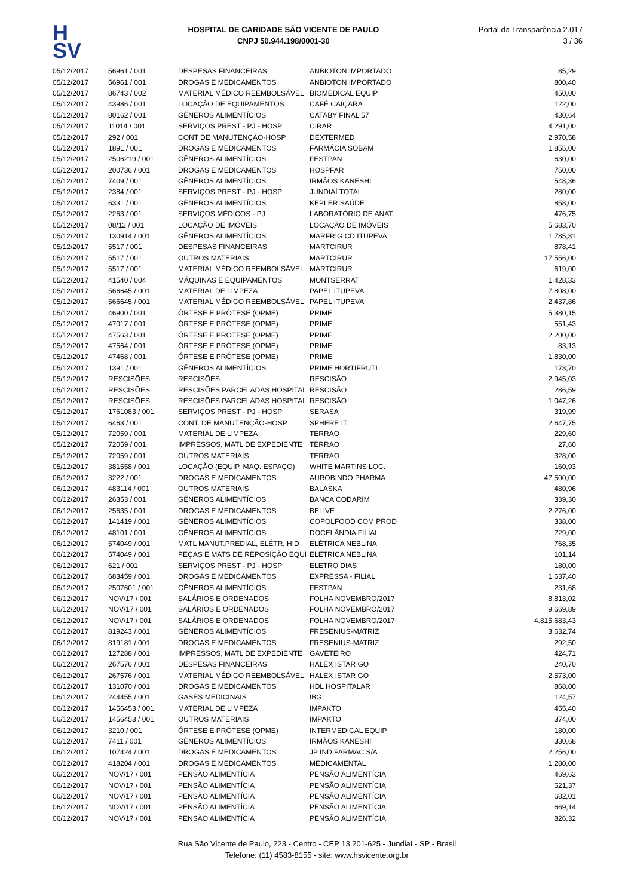H
SV
HOSPITAL DE CARIDADE SÃO VICENTE DE PAULO
CNPJ 50.944.198/0001-30
Portal da Transparência 2.017
3 / 36
| 05/12/2017 | 56961 / 001 | DESPESAS FINANCEIRAS | ANBIOTON IMPORTADO | 85,29 |
| 05/12/2017 | 56961 / 001 | DROGAS E MEDICAMENTOS | ANBIOTON IMPORTADO | 800,40 |
| 05/12/2017 | 86743 / 002 | MATERIAL MÉDICO REEMBOLSÁVEL | BIOMEDICAL EQUIP | 450,00 |
| 05/12/2017 | 43986 / 001 | LOCAÇÃO DE EQUIPAMENTOS | CAFÉ CAIÇARA | 122,00 |
| 05/12/2017 | 80162 / 001 | GÊNEROS ALIMENTÍCIOS | CATABY FINAL 57 | 430,64 |
| 05/12/2017 | 11014 / 001 | SERVIÇOS PREST - PJ - HOSP | CIRAR | 4.291,00 |
| 05/12/2017 | 292 / 001 | CONT DE MANUTENÇÃO-HOSP | DEXTERMED | 2.970,58 |
| 05/12/2017 | 1891 / 001 | DROGAS E MEDICAMENTOS | FARMÁCIA SOBAM | 1.855,00 |
| 05/12/2017 | 2506219 / 001 | GÊNEROS ALIMENTÍCIOS | FESTPAN | 630,00 |
| 05/12/2017 | 200736 / 001 | DROGAS E MEDICAMENTOS | HOSPFAR | 750,00 |
| 05/12/2017 | 7409 / 001 | GÊNEROS ALIMENTÍCIOS | IRMÃOS KANESHI | 548,36 |
| 05/12/2017 | 2384 / 001 | SERVIÇOS PREST - PJ - HOSP | JUNDIAÍ TOTAL | 280,00 |
| 05/12/2017 | 6331 / 001 | GÊNEROS ALIMENTÍCIOS | KEPLER SAÚDE | 858,00 |
| 05/12/2017 | 2263 / 001 | SERVIÇOS MÉDICOS - PJ | LABORATÓRIO DE ANAT. | 476,75 |
| 05/12/2017 | 08/12 / 001 | LOCAÇÃO DE IMÓVEIS | LOCAÇÃO DE IMÓVEIS | 5.683,70 |
| 05/12/2017 | 130914 / 001 | GÊNEROS ALIMENTÍCIOS | MARFRIG CD ITUPEVA | 1.785,31 |
| 05/12/2017 | 5517 / 001 | DESPESAS FINANCEIRAS | MARTCIRUR | 878,41 |
| 05/12/2017 | 5517 / 001 | OUTROS MATERIAIS | MARTCIRUR | 17.556,00 |
| 05/12/2017 | 5517 / 001 | MATERIAL MÉDICO REEMBOLSÁVEL | MARTCIRUR | 619,00 |
| 05/12/2017 | 41540 / 004 | MÁQUINAS E EQUIPAMENTOS | MONTSERRAT | 1.428,33 |
| 05/12/2017 | 566645 / 001 | MATERIAL DE LIMPEZA | PAPEL ITUPEVA | 7.808,00 |
| 05/12/2017 | 566645 / 001 | MATERIAL MÉDICO REEMBOLSÁVEL | PAPEL ITUPEVA | 2.437,86 |
| 05/12/2017 | 46900 / 001 | ÓRTESE E PRÓTESE (OPME) | PRIME | 5.380,15 |
| 05/12/2017 | 47017 / 001 | ÓRTESE E PRÓTESE (OPME) | PRIME | 551,43 |
| 05/12/2017 | 47563 / 001 | ÓRTESE E PRÓTESE (OPME) | PRIME | 2.200,00 |
| 05/12/2017 | 47564 / 001 | ÓRTESE E PRÓTESE (OPME) | PRIME | 83,13 |
| 05/12/2017 | 47468 / 001 | ÓRTESE E PRÓTESE (OPME) | PRIME | 1.830,00 |
| 05/12/2017 | 1391 / 001 | GÊNEROS ALIMENTÍCIOS | PRIME HORTIFRUTI | 173,70 |
| 05/12/2017 | RESCISÕES | RESCISÕES | RESCISÃO | 2.945,03 |
| 05/12/2017 | RESCISÕES | RESCISÕES PARCELADAS HOSPITAL | RESCISÃO | 286,59 |
| 05/12/2017 | RESCISÕES | RESCISÕES PARCELADAS HOSPITAL | RESCISÃO | 1.047,26 |
| 05/12/2017 | 1761083 / 001 | SERVIÇOS PREST - PJ - HOSP | SERASA | 319,99 |
| 05/12/2017 | 6463 / 001 | CONT. DE MANUTENÇÃO-HOSP | SPHERE IT | 2.647,75 |
| 05/12/2017 | 72059 / 001 | MATERIAL DE LIMPEZA | TERRAO | 229,60 |
| 05/12/2017 | 72059 / 001 | IMPRESSOS, MATL DE EXPEDIENTE | TERRAO | 27,60 |
| 05/12/2017 | 72059 / 001 | OUTROS MATERIAIS | TERRAO | 328,00 |
| 05/12/2017 | 381558 / 001 | LOCAÇÃO (EQUIP, MAQ. ESPAÇO) | WHITE MARTINS LOC. | 160,93 |
| 06/12/2017 | 3222 / 001 | DROGAS E MEDICAMENTOS | AUROBINDO PHARMA | 47.500,00 |
| 06/12/2017 | 483114 / 001 | OUTROS MATERIAIS | BALASKA | 480,96 |
| 06/12/2017 | 26353 / 001 | GÊNEROS ALIMENTÍCIOS | BANCA CODARIM | 339,30 |
| 06/12/2017 | 25635 / 001 | DROGAS E MEDICAMENTOS | BELIVE | 2.276,00 |
| 06/12/2017 | 141419 / 001 | GÊNEROS ALIMENTÍCIOS | COPOLFOOD COM PROD | 338,00 |
| 06/12/2017 | 48101 / 001 | GÊNEROS ALIMENTÍCIOS | DOCELÂNDIA FILIAL | 729,00 |
| 06/12/2017 | 574049 / 001 | MATL MANUT.PREDIAL, ELÉTR, HID | ELÉTRICA NEBLINA | 768,35 |
| 06/12/2017 | 574049 / 001 | PEÇAS E MATS DE REPOSIÇÃO EQUI | ELÉTRICA NEBLINA | 101,14 |
| 06/12/2017 | 621 / 001 | SERVIÇOS PREST - PJ - HOSP | ELETRO DIAS | 180,00 |
| 06/12/2017 | 683459 / 001 | DROGAS E MEDICAMENTOS | EXPRESSA - FILIAL | 1.637,40 |
| 06/12/2017 | 2507601 / 001 | GÊNEROS ALIMENTÍCIOS | FESTPAN | 231,68 |
| 06/12/2017 | NOV/17 / 001 | SALÁRIOS E ORDENADOS | FOLHA NOVEMBRO/2017 | 8.813,02 |
| 06/12/2017 | NOV/17 / 001 | SALÁRIOS E ORDENADOS | FOLHA NOVEMBRO/2017 | 9.669,89 |
| 06/12/2017 | NOV/17 / 001 | SALÁRIOS E ORDENADOS | FOLHA NOVEMBRO/2017 | 4.815.683,43 |
| 06/12/2017 | 819243 / 001 | GÊNEROS ALIMENTÍCIOS | FRESENIUS-MATRIZ | 3.632,74 |
| 06/12/2017 | 819181 / 001 | DROGAS E MEDICAMENTOS | FRESENIUS-MATRIZ | 292,50 |
| 06/12/2017 | 127288 / 001 | IMPRESSOS, MATL DE EXPEDIENTE | GAVETEIRO | 424,71 |
| 06/12/2017 | 267576 / 001 | DESPESAS FINANCEIRAS | HALEX ISTAR GO | 240,70 |
| 06/12/2017 | 267576 / 001 | MATERIAL MÉDICO REEMBOLSÁVEL | HALEX ISTAR GO | 2.573,00 |
| 06/12/2017 | 131070 / 001 | DROGAS E MEDICAMENTOS | HDL HOSPITALAR | 868,00 |
| 06/12/2017 | 244455 / 001 | GASES MEDICINAIS | IBG | 124,57 |
| 06/12/2017 | 1456453 / 001 | MATERIAL DE LIMPEZA | IMPAKTO | 455,40 |
| 06/12/2017 | 1456453 / 001 | OUTROS MATERIAIS | IMPAKTO | 374,00 |
| 06/12/2017 | 3210 / 001 | ÓRTESE E PRÓTESE (OPME) | INTERMEDICAL EQUIP | 180,00 |
| 06/12/2017 | 7411 / 001 | GÊNEROS ALIMENTÍCIOS | IRMÃOS KANESHI | 330,68 |
| 06/12/2017 | 107424 / 001 | DROGAS E MEDICAMENTOS | JP IND FARMAC S/A | 2.256,00 |
| 06/12/2017 | 418204 / 001 | DROGAS E MEDICAMENTOS | MEDICAMENTAL | 1.280,00 |
| 06/12/2017 | NOV/17 / 001 | PENSÃO ALIMENTÍCIA | PENSÃO ALIMENTÍCIA | 469,63 |
| 06/12/2017 | NOV/17 / 001 | PENSÃO ALIMENTÍCIA | PENSÃO ALIMENTÍCIA | 521,37 |
| 06/12/2017 | NOV/17 / 001 | PENSÃO ALIMENTÍCIA | PENSÃO ALIMENTÍCIA | 682,01 |
| 06/12/2017 | NOV/17 / 001 | PENSÃO ALIMENTÍCIA | PENSÃO ALIMENTÍCIA | 669,14 |
| 06/12/2017 | NOV/17 / 001 | PENSÃO ALIMENTÍCIA | PENSÃO ALIMENTÍCIA | 826,32 |
Rua São Vicente de Paulo, 223 - Centro - CEP 13.201-625 - Jundiaí - SP - Brasil
Telefone: (11) 4583-8155 - site: www.hsvicente.org.br